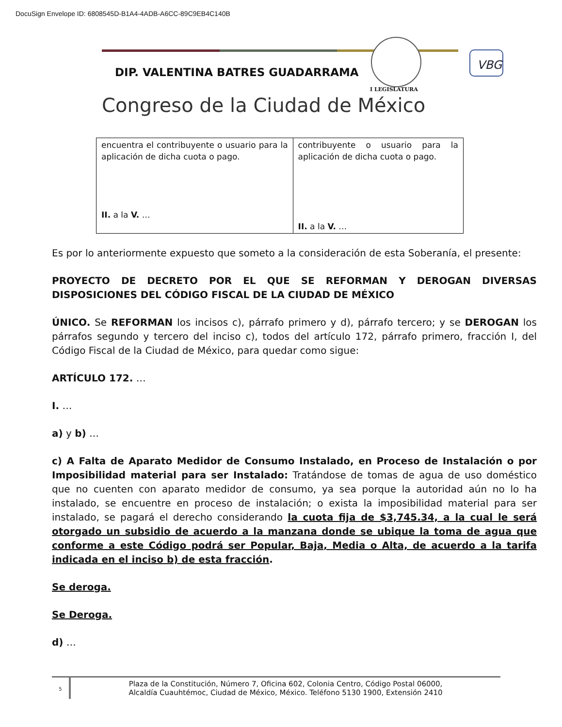DocuSign Envelope ID: 6808545D-B1A4-4ADB-A6CC-89C9EB4C140B
DIP. VALENTINA BATRES GUADARRAMA
I LEGISLATURA
Congreso de la Ciudad de México
VBG
| encuentra el contribuyente o usuario para la aplicación de dicha cuota o pago. II. a la V. … | contribuyente o usuario para la aplicación de dicha cuota o pago. II. a la V. … |
Es por lo anteriormente expuesto que someto a la consideración de esta Soberanía, el presente:
PROYECTO DE DECRETO POR EL QUE SE REFORMAN Y DEROGAN DIVERSAS DISPOSICIONES DEL CÓDIGO FISCAL DE LA CIUDAD DE MÉXICO
ÚNICO. Se REFORMAN los incisos c), párrafo primero y d), párrafo tercero; y se DEROGAN los párrafos segundo y tercero del inciso c), todos del artículo 172, párrafo primero, fracción I, del Código Fiscal de la Ciudad de México, para quedar como sigue:
ARTÍCULO 172. …
I. …
a) y b) …
c) A Falta de Aparato Medidor de Consumo Instalado, en Proceso de Instalación o por Imposibilidad material para ser Instalado: Tratándose de tomas de agua de uso doméstico que no cuenten con aparato medidor de consumo, ya sea porque la autoridad aún no lo ha instalado, se encuentre en proceso de instalación; o exista la imposibilidad material para ser instalado, se pagará el derecho considerando la cuota fija de $3,745.34, a la cual le será otorgado un subsidio de acuerdo a la manzana donde se ubique la toma de agua que conforme a este Código podrá ser Popular, Baja, Media o Alta, de acuerdo a la tarifa indicada en el inciso b) de esta fracción.
Se deroga.
Se Deroga.
d) …
5
Plaza de la Constitución, Número 7, Oficina 602, Colonia Centro, Código Postal 06000,
Alcaldía Cuauhtémoc, Ciudad de México, México. Teléfono 5130 1900, Extensión 2410